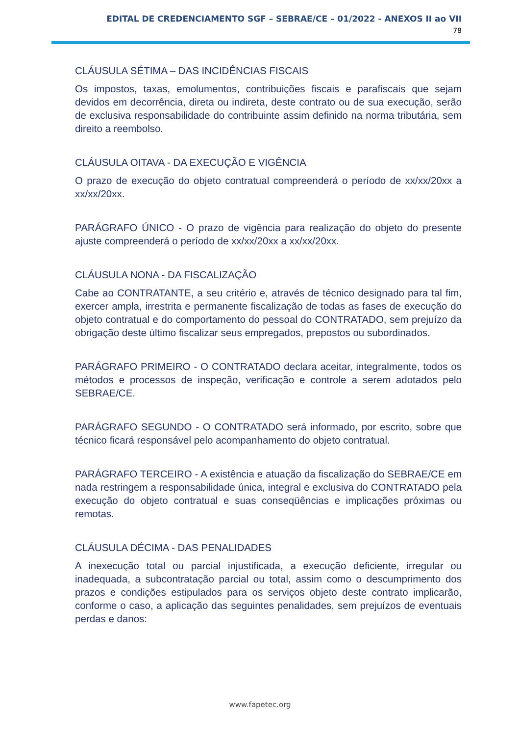EDITAL DE CREDENCIAMENTO SGF – SEBRAE/CE – 01/2022 - ANEXOS II ao VII
78
CLÁUSULA SÉTIMA – DAS INCIDÊNCIAS FISCAIS
Os impostos, taxas, emolumentos, contribuições fiscais e parafiscais que sejam devidos em decorrência, direta ou indireta, deste contrato ou de sua execução, serão de exclusiva responsabilidade do contribuinte assim definido na norma tributária, sem direito a reembolso.
CLÁUSULA OITAVA - DA EXECUÇÃO E VIGÊNCIA
O prazo de execução do objeto contratual compreenderá o período de xx/xx/20xx a xx/xx/20xx.
PARÁGRAFO ÚNICO - O prazo de vigência para realização do objeto do presente ajuste compreenderá o período de xx/xx/20xx a xx/xx/20xx.
CLÁUSULA NONA - DA FISCALIZAÇÃO
Cabe ao CONTRATANTE, a seu critério e, através de técnico designado para tal fim, exercer ampla, irrestrita e permanente fiscalização de todas as fases de execução do objeto contratual e do comportamento do pessoal do CONTRATADO, sem prejuízo da obrigação deste último fiscalizar seus empregados, prepostos ou subordinados.
PARÁGRAFO PRIMEIRO - O CONTRATADO declara aceitar, integralmente, todos os métodos e processos de inspeção, verificação e controle a serem adotados pelo SEBRAE/CE.
PARÁGRAFO SEGUNDO - O CONTRATADO será informado, por escrito, sobre que técnico ficará responsável pelo acompanhamento do objeto contratual.
PARÁGRAFO TERCEIRO - A existência e atuação da fiscalização do SEBRAE/CE em nada restringem a responsabilidade única, integral e exclusiva do CONTRATADO pela execução do objeto contratual e suas conseqüências e implicações próximas ou remotas.
CLÁUSULA DÉCIMA - DAS PENALIDADES
A inexecução total ou parcial injustificada, a execução deficiente, irregular ou inadequada, a subcontratação parcial ou total, assim como o descumprimento dos prazos e condições estipulados para os serviços objeto deste contrato implicarão, conforme o caso, a aplicação das seguintes penalidades, sem prejuízos de eventuais perdas e danos:
www.fapetec.org